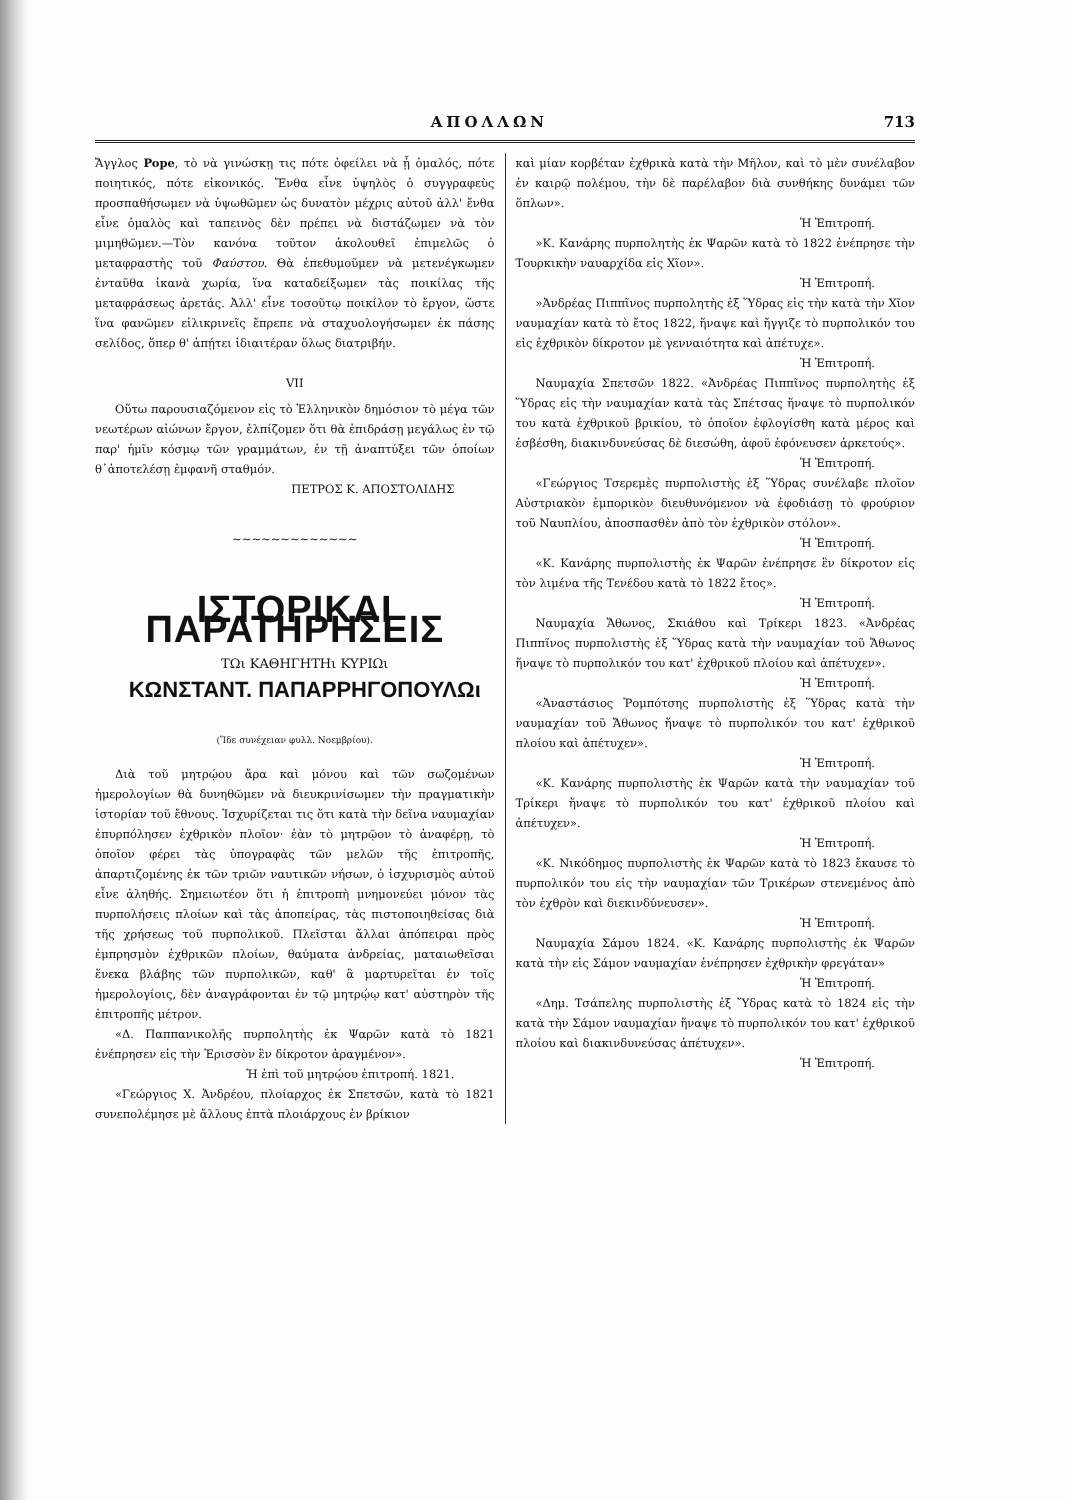ΑΠΟΛΛΩΝ 713
Ἄγγλος Pope, τὸ νὰ γινώσκῃ τις πότε ὀφείλει νὰ ᾖ ὁμαλός, πότε ποιητικός, πότε εἰκονικός. Ἔνθα εἶνε ὑψηλὸς ὁ συγγραφεὺς προσπαθήσωμεν νὰ ὑψωθῶμεν ὡς δυνατὸν μέχρις αὐτοῦ ἀλλ' ἔνθα εἶνε ὁμαλὸς καὶ ταπεινὸς δὲν πρέπει νὰ διστάζωμεν νὰ τὸν μιμηθῶμεν.—Τὸν κανόνα τοῦτον ἀκολουθεῖ ἐπιμελῶς ὁ μεταφραστὴς τοῦ Φαύστου. Θὰ ἐπεθυμοῦμεν νὰ μετενέγκωμεν ἐνταῦθα ἱκανὰ χωρία, ἵνα καταδείξωμεν τὰς ποικίλας τῆς μεταφράσεως ἀρετάς. Ἀλλ' εἶνε τοσοῦτῳ ποικίλον τὸ ἔργον, ὥστε ἵνα φανῶμεν εἰλικρινεῖς ἔπρεπε νὰ σταχυολογήσωμεν ἐκ πάσης σελίδος, ὅπερ θ' ἀπῄτει ἰδιαιτέραν ὅλως διατριβήν.
VII
Οὕτω παρουσιαζόμενον εἰς τὸ Ἑλληνικὸν δημόσιον τὸ μέγα τῶν νεωτέρων αἰώνων ἔργον, ἐλπίζομεν ὅτι θὰ ἐπιδράσῃ μεγάλως ἐν τῷ παρ' ἡμῖν κόσμῳ τῶν γραμμάτων, ἐν τῇ ἀναπτύξει τῶν ὁποίων θ᾽ἀποτελέσῃ ἐμφανῆ σταθμόν.
ΠΕΤΡΟΣ Κ. ΑΠΟΣΤΟΛΙΔΗΣ
~~~~~~~~~~~~~
ΙΣΤΟΡΙΚΑΙ ΠΑΡΑΤΗΡΗΣΕΙΣ
ΤΩι ΚΑΘΗΓΗΤΗι ΚΥΡΙΩι
ΚΩΝΣΤΑΝΤ. ΠΑΠΑΡΡΗΓΟΠΟΥΛΩι
(Ἴδε συνέχειαν φυλλ. Νοεμβρίου).
Διὰ τοῦ μητρῴου ἄρα καὶ μόνου καὶ τῶν σωζομένων ἡμερολογίων θὰ δυνηθῶμεν νὰ διευκρινίσωμεν τὴν πραγματικὴν ἱστορίαν τοῦ ἔθνους. Ἰσχυρίζεται τις ὅτι κατὰ τὴν δεῖνα ναυμαχίαν ἐπυρπόλησεν ἐχθρικὸν πλοῖον· ἐὰν τὸ μητρῷον τὸ ἀναφέρῃ, τὸ ὁποῖον φέρει τὰς ὑπογραφὰς τῶν μελῶν τῆς ἐπιτροπῆς, ἀπαρτιζομένης ἐκ τῶν τριῶν ναυτικῶν νήσων, ὁ ἰσχυρισμὸς αὐτοῦ εἶνε ἀληθής. Σημειωτέον ὅτι ἡ ἐπιτροπὴ μνημονεύει μόνον τὰς πυρπολήσεις πλοίων καὶ τὰς ἀποπείρας, τὰς πιστοποιηθείσας διὰ τῆς χρήσεως τοῦ πυρπολικοῦ. Πλεῖσται ἄλλαι ἀπόπειραι πρὸς ἐμπρησμὸν ἐχθρικῶν πλοίων, θαύματα ἀνδρείας, ματαιωθεῖσαι ἕνεκα βλάβης τῶν πυρπολικῶν, καθ' ἃ μαρτυρεῖται ἐν τοῖς ἡμερολογίοις, δὲν ἀναγράφονται ἐν τῷ μητρῴῳ κατ' αὐστηρὸν τῆς ἐπιτροπῆς μέτρον.
«Δ. Παππανικολῆς πυρπολητὴς ἐκ Ψαρῶν κατὰ τὸ 1821 ἐνέπρησεν εἰς τὴν Ἐρισσὸν ἓν δίκροτον ἀραγμένον».
Ἡ ἐπὶ τοῦ μητρῴου ἐπιτροπή. 1821.
«Γεώργιος Χ. Ἀνδρέου, πλοίαρχος ἐκ Σπετσῶν, κατὰ τὸ 1821 συνεπολέμησε μὲ ἄλλους ἑπτὰ πλοιάρχους ἐν βρίκιον
καὶ μίαν κορβέταν ἐχθρικὰ κατὰ τὴν Μῆλον, καὶ τὸ μὲν συνέλαβον ἐν καιρῷ πολέμου, τὴν δὲ παρέλαβον διὰ συνθήκης δυνάμει τῶν ὅπλων».
Ἡ Ἐπιτροπή.
»Κ. Κανάρης πυρπολητὴς ἐκ Ψαρῶν κατὰ τὸ 1822 ἐνέπρησε τὴν Τουρκικὴν ναυαρχίδα εἰς Χῖον».
Ἡ Ἐπιτροπή.
»Ἀνδρέας Πιππῖνος πυρπολητὴς ἐξ Ὕδρας εἰς τὴν κατὰ τὴν Χῖον ναυμαχίαν κατὰ τὸ ἔτος 1822, ἥναψε καὶ ἤγγιζε τὸ πυρπολικόν του εἰς ἐχθρικὸν δίκροτον μὲ γενναιότητα καὶ ἀπέτυχε».
Ἡ Ἐπιτροπή.
Ναυμαχία Σπετσῶν 1822. «Ἀνδρέας Πιππῖνος πυρπολητὴς ἐξ Ὕδρας εἰς τὴν ναυμαχίαν κατὰ τὰς Σπέτσας ἥναψε τὸ πυρπολικόν του κατὰ ἐχθρικοῦ βρικίου, τὸ ὁποῖον ἐφλογίσθη κατὰ μέρος καὶ ἐσβέσθη, διακινδυνεύσας δὲ διεσώθη, ἀφοῦ ἐφόνευσεν ἀρκετούς».
Ἡ Ἐπιτροπή.
«Γεώργιος Τσερεμὲς πυρπολιστὴς ἐξ Ὕδρας συνέλαβε πλοῖον Αὐστριακὸν ἐμπορικὸν διευθυνόμενον νὰ ἐφοδιάσῃ τὸ φρούριον τοῦ Ναυπλίου, ἀποσπασθὲν ἀπὸ τὸν ἐχθρικὸν στόλον».
Ἡ Ἐπιτροπή.
«Κ. Κανάρης πυρπολιστὴς ἐκ Ψαρῶν ἐνέπρησε ἓν δίκροτον εἰς τὸν λιμένα τῆς Τενέδου κατὰ τὸ 1822 ἔτος».
Ἡ Ἐπιτροπή.
Ναυμαχία Ἄθωνος, Σκιάθου καὶ Τρίκερι 1823. «Ἀνδρέας Πιππῖνος πυρπολιστὴς ἐξ Ὕδρας κατὰ τὴν ναυμαχίαν τοῦ Ἄθωνος ἥναψε τὸ πυρπολικόν του κατ' ἐχθρικοῦ πλοίου καὶ ἀπέτυχεν».
Ἡ Ἐπιτροπή.
«Ἀναστάσιος Ῥομπότσης πυρπολιστὴς ἐξ Ὕδρας κατὰ τὴν ναυμαχίαν τοῦ Ἄθωνος ἥναψε τὸ πυρπολικόν του κατ' ἐχθρικοῦ πλοίου καὶ ἀπέτυχεν».
Ἡ Ἐπιτροπή.
«Κ. Κανάρης πυρπολιστὴς ἐκ Ψαρῶν κατὰ τὴν ναυμαχίαν τοῦ Τρίκερι ἥναψε τὸ πυρπολικόν του κατ' ἐχθρικοῦ πλοίου καὶ ἀπέτυχεν».
Ἡ Ἐπιτροπή.
«Κ. Νικόδημος πυρπολιστὴς ἐκ Ψαρῶν κατὰ τὸ 1823 ἔκαυσε τὸ πυρπολικόν του εἰς τὴν ναυμαχίαν τῶν Τρικέρων στενεμένος ἀπὸ τὸν ἐχθρὸν καὶ διεκινδύνευσεν».
Ἡ Ἐπιτροπή.
Ναυμαχία Σάμου 1824. «Κ. Κανάρης πυρπολιστὴς ἐκ Ψαρῶν κατὰ τὴν εἰς Σάμον ναυμαχίαν ἐνέπρησεν ἐχθρικὴν φρεγάταν»
Ἡ Ἐπιτροπή.
«Δημ. Τσάπελης πυρπολιστὴς ἐξ Ὕδρας κατὰ τὸ 1824 εἰς τὴν κατὰ τὴν Σάμον ναυμαχίαν ἥναψε τὸ πυρπολικόν του κατ' ἐχθρικοῦ πλοίου καὶ διακινδυνεύσας ἀπέτυχεν».
Ἡ Ἐπιτροπή.